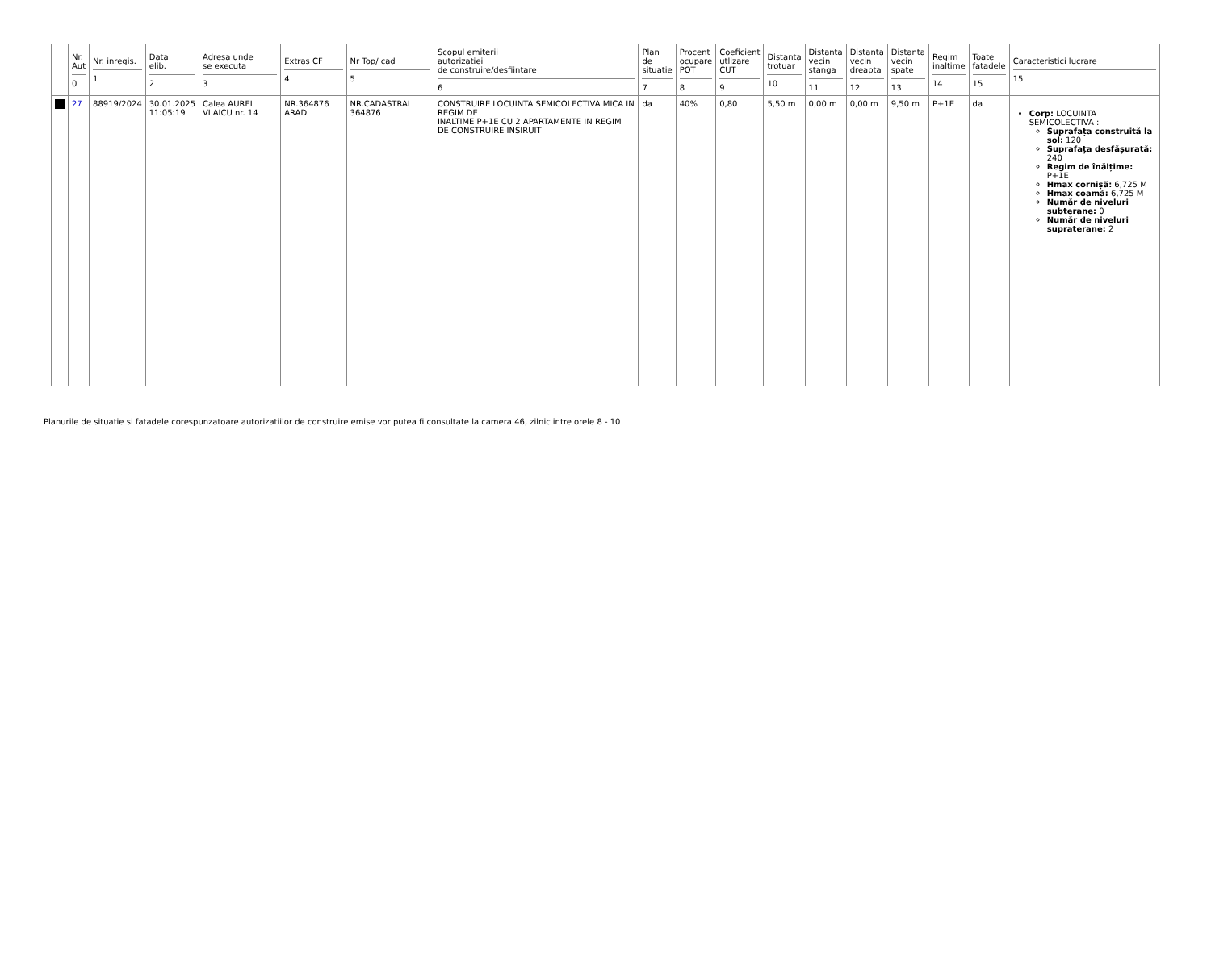| | Nr. Aut 0 | Nr. inregis. 1 | Data elib. 2 | Adresa unde se executa 3 | Extras CF 4 | Nr Top/ cad 5 | Scopul emiterii autorizatiei de construire/desfiintare 6 | Plan de situatie 7 | Procent ocupare POT 8 | Coeficient utlizare CUT 9 | Distanta trotuar 10 | Distanta vecin stanga 11 | Distanta vecin dreapta 12 | Distanta vecin spate 13 | Regim inaltime 14 | Toate fatadele 15 | Caracteristici lucrare 15 |
| --- | --- | --- | --- | --- | --- | --- | --- | --- | --- | --- | --- | --- | --- | --- | --- | --- | --- |
| | 27 | 88919/2024 | 30.01.2025 11:05:19 | Calea AUREL VLAICU nr. 14 | NR.364876 ARAD | NR.CADASTRAL 364876 | CONSTRUIRE LOCUINTA SEMICOLECTIVA MICA IN REGIM DE INALTIME P+1E CU 2 APARTAMENTE IN REGIM DE CONSTRUIRE INSIRUIT | da | 40% | 0,80 | 5,50 m | 0,00 m | 0,00 m | 9,50 m | P+1E | da | Corp: LOCUINTA SEMICOLECTIVA : Suprafața construită la sol: 120 Suprafața desfășurată: 240 Regim de înălțime: P+1E Hmax cornișă: 6,725 M Hmax coamă: 6,725 M Număr de niveluri subterane: 0 Număr de niveluri supraterane: 2 |
Planurile de situatie si fatadele corespunzatoare autorizatiilor de construire emise vor putea fi consultate la camera 46, zilnic intre orele 8 - 10